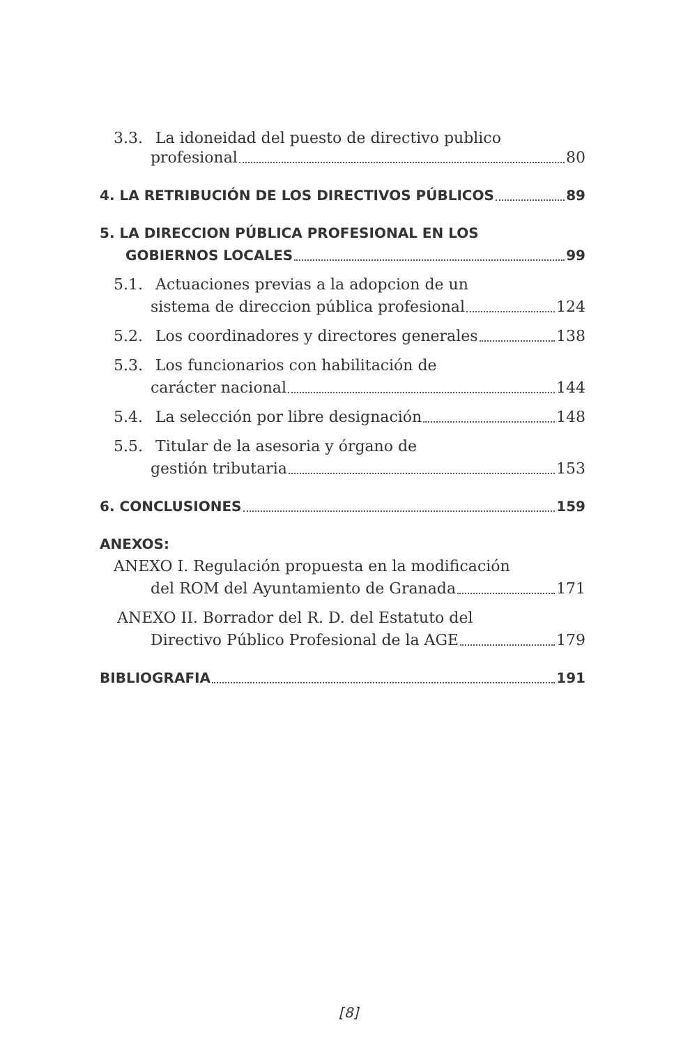3.3. La idoneidad del puesto de directivo publico
profesional 80
4. LA RETRIBUCIÓN DE LOS DIRECTIVOS PÚBLICOS 89
5. LA DIRECCION PÚBLICA PROFESIONAL EN LOS
GOBIERNOS LOCALES 99
5.1. Actuaciones previas a la adopcion de un
sistema de direccion pública profesional 124
5.2. Los coordinadores y directores generales 138
5.3. Los funcionarios con habilitación de
carácter nacional 144
5.4. La selección por libre designación 148
5.5. Titular de la asesoria y órgano de
gestión tributaria 153
6. CONCLUSIONES 159
ANEXOS:
ANEXO I. Regulación propuesta en la modificación
del ROM del Ayuntamiento de Granada 171
ANEXO II. Borrador del R. D. del Estatuto del
Directivo Público Profesional de la AGE 179
BIBLIOGRAFIA 191
[8]